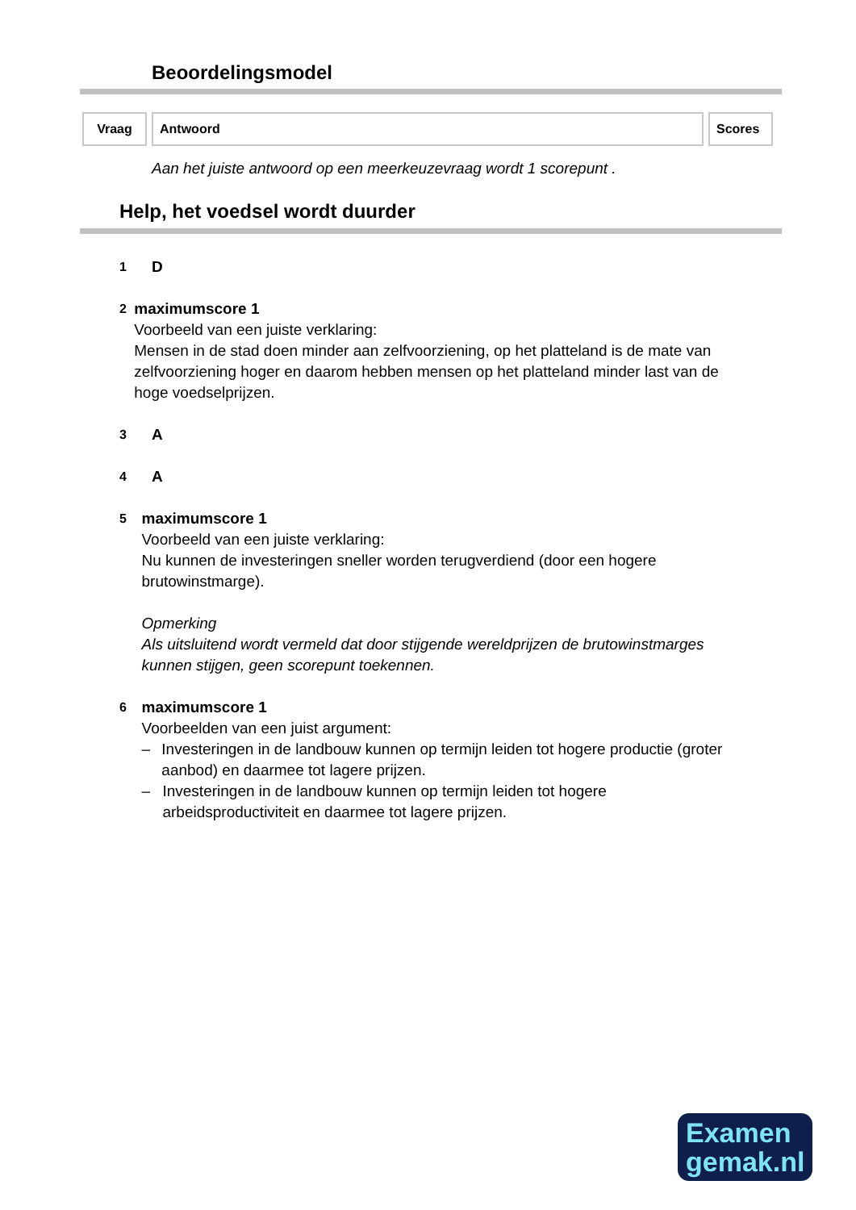Beoordelingsmodel
| Vraag | Antwoord | Scores |
| --- | --- | --- |
Aan het juiste antwoord op een meerkeuzevraag wordt 1 scorepunt .
Help, het voedsel wordt duurder
1
D
2
maximumscore 1
Voorbeeld van een juiste verklaring:
Mensen in de stad doen minder aan zelfvoorziening, op het platteland is de mate van zelfvoorziening hoger en daarom hebben mensen op het platteland minder last van de hoge voedselprijzen.
3
A
4
A
5
maximumscore 1
Voorbeeld van een juiste verklaring:
Nu kunnen de investeringen sneller worden terugverdiend (door een hogere brutowinstmarge).
Opmerking
Als uitsluitend wordt vermeld dat door stijgende wereldprijzen de brutowinstmarges kunnen stijgen, geen scorepunt toekennen.
6
maximumscore 1
Voorbeelden van een juist argument:
– Investeringen in de landbouw kunnen op termijn leiden tot hogere productie (groter aanbod) en daarmee tot lagere prijzen.
– Investeringen in de landbouw kunnen op termijn leiden tot hogere arbeidsproductiviteit en daarmee tot lagere prijzen.
Examen
gemak.nl